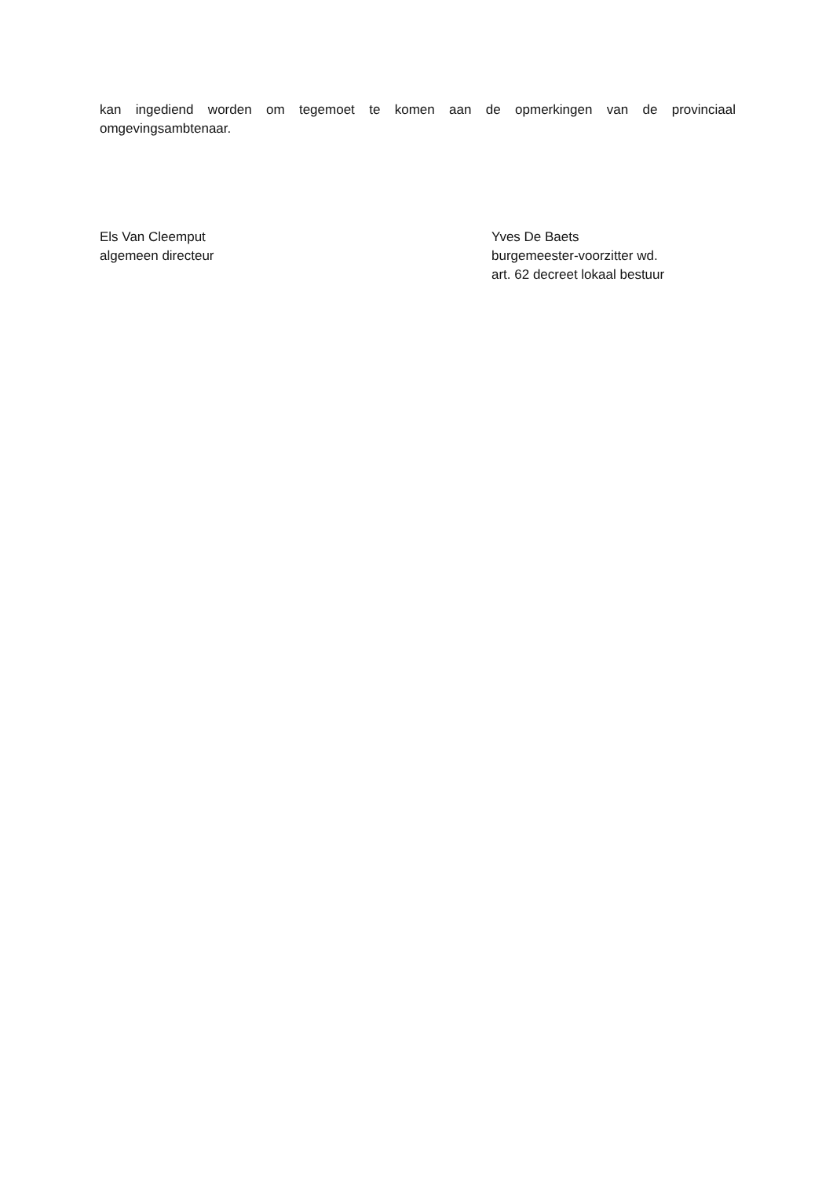kan ingediend worden om tegemoet te komen aan de opmerkingen van de provinciaal omgevingsambtenaar.
Els Van Cleemput
algemeen directeur
Yves De Baets
burgemeester-voorzitter wd.
art. 62 decreet lokaal bestuur